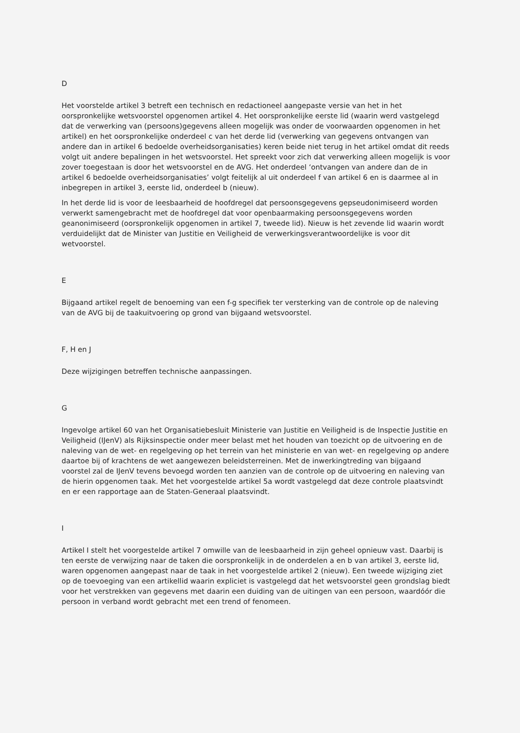D
Het voorstelde artikel 3 betreft een technisch en redactioneel aangepaste versie van het in het oorspronkelijke wetsvoorstel opgenomen artikel 4. Het oorspronkelijke eerste lid (waarin werd vastgelegd dat de verwerking van (persoons)gegevens alleen mogelijk was onder de voorwaarden opgenomen in het artikel) en het oorspronkelijke onderdeel c van het derde lid (verwerking van gegevens ontvangen van andere dan in artikel 6 bedoelde overheidsorganisaties) keren beide niet terug in het artikel omdat dit reeds volgt uit andere bepalingen in het wetsvoorstel. Het spreekt voor zich dat verwerking alleen mogelijk is voor zover toegestaan is door het wetsvoorstel en de AVG. Het onderdeel ‘ontvangen van andere dan de in artikel 6 bedoelde overheidsorganisaties’ volgt feitelijk al uit onderdeel f van artikel 6 en is daarmee al in inbegrepen in artikel 3, eerste lid, onderdeel b (nieuw).
In het derde lid is voor de leesbaarheid de hoofdregel dat persoonsgegevens gepseudonimiseerd worden verwerkt samengebracht met de hoofdregel dat voor openbaarmaking persoonsgegevens worden geanonimiseerd (oorspronkelijk opgenomen in artikel 7, tweede lid). Nieuw is het zevende lid waarin wordt verduidelijkt dat de Minister van Justitie en Veiligheid de verwerkingsverantwoordelijke is voor dit wetvoorstel.
E
Bijgaand artikel regelt de benoeming van een f-g specifiek ter versterking van de controle op de naleving van de AVG bij de taakuitvoering op grond van bijgaand wetsvoorstel.
F, H en J
Deze wijzigingen betreffen technische aanpassingen.
G
Ingevolge artikel 60 van het Organisatiebesluit Ministerie van Justitie en Veiligheid is de Inspectie Justitie en Veiligheid (IJenV) als Rijksinspectie onder meer belast met het houden van toezicht op de uitvoering en de naleving van de wet- en regelgeving op het terrein van het ministerie en van wet- en regelgeving op andere daartoe bij of krachtens de wet aangewezen beleidsterreinen. Met de inwerkingtreding van bijgaand voorstel zal de IJenV tevens bevoegd worden ten aanzien van de controle op de uitvoering en naleving van de hierin opgenomen taak. Met het voorgestelde artikel 5a wordt vastgelegd dat deze controle plaatsvindt en er een rapportage aan de Staten-Generaal plaatsvindt.
I
Artikel I stelt het voorgestelde artikel 7 omwille van de leesbaarheid in zijn geheel opnieuw vast. Daarbij is ten eerste de verwijzing naar de taken die oorspronkelijk in de onderdelen a en b van artikel 3, eerste lid, waren opgenomen aangepast naar de taak in het voorgestelde artikel 2 (nieuw). Een tweede wijziging ziet op de toevoeging van een artikellid waarin expliciet is vastgelegd dat het wetsvoorstel geen grondslag biedt voor het verstrekken van gegevens met daarin een duiding van de uitingen van een persoon, waardóór die persoon in verband wordt gebracht met een trend of fenomeen.